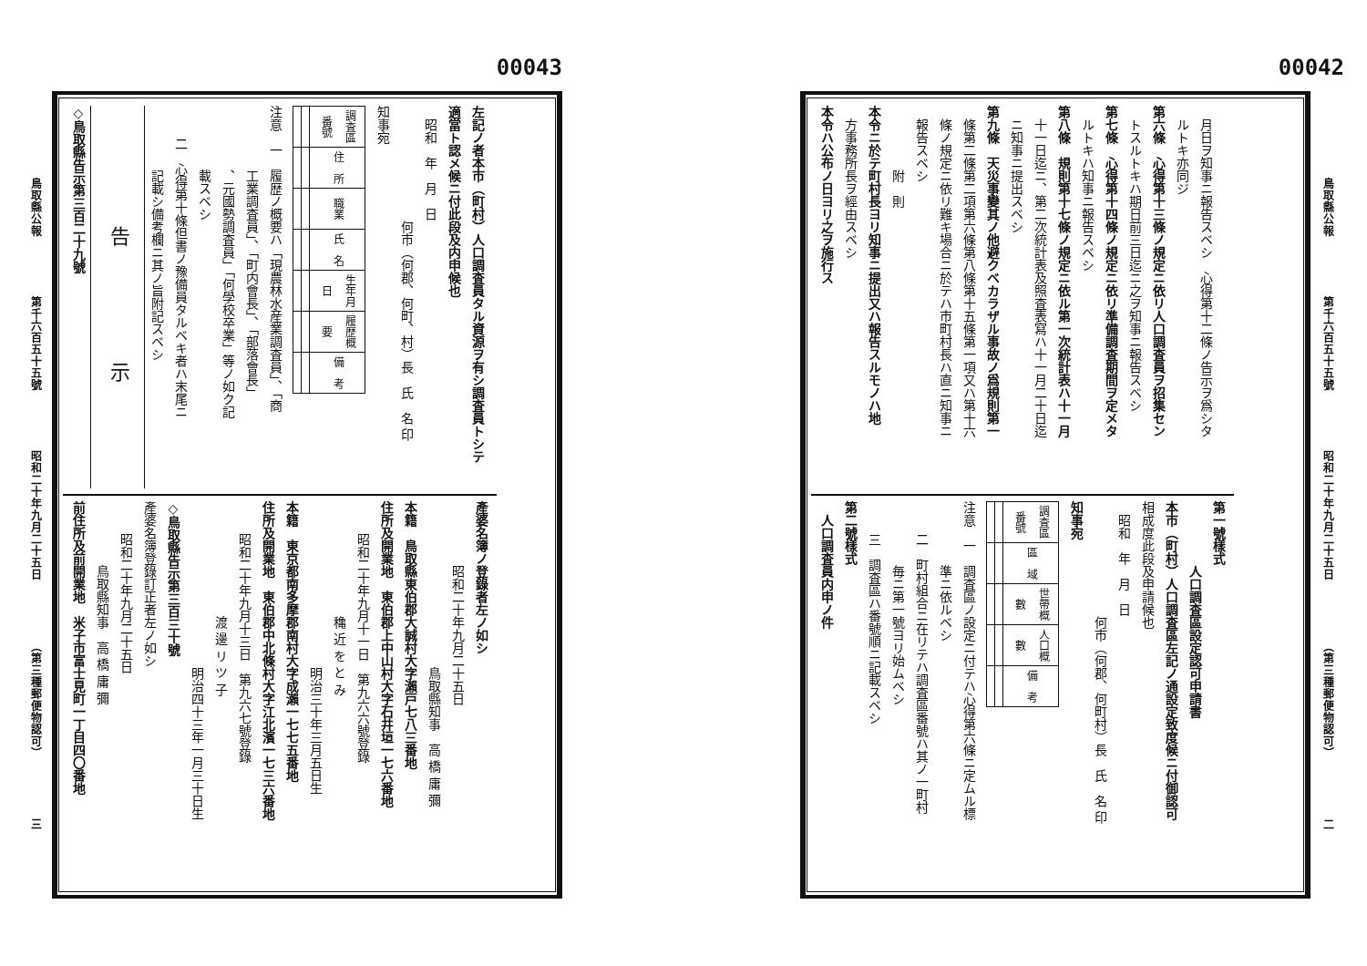00042
鳥取縣公報 第千六百五十五號 昭和二十年九月二十五日 （第三種郵便物認可） 二
月日ヲ知事ニ報告スベシ　心得第十二條ノ告示ヲ爲シタ
ルトキ亦同ジ
第六條　心得第十三條ノ規定ニ依リ人口調査員ヲ招集セン
トスルトキハ期日前三日迄ニ之ヲ知事ニ報告スベシ
第七條　心得第十四條ノ規定ニ依リ準備調査期間ヲ定メタ
ルトキハ知事ニ報告スベシ
第八條　規則第十七條ノ規定ニ依ル第一次統計表ハ十一月
十一日迄ニ、第二次統計表及照査表寫ハ十一月二十日迄
ニ知事ニ提出スベシ
第九條　天災事變其ノ他避クベカラザル事故ノ爲規則第一
條第二條第二項第六條第八條第十五條第一項又ハ第十六
條ノ規定ニ依リ難キ場合ニ於テハ市町村長ハ直ニ知事ニ
報告スベシ
附　則
本令ニ於テ町村長ヨリ知事ニ提出又ハ報告スルモノハ地
方事務所長ヲ經由スベシ
本令ハ公布ノ日ヨリ之ヲ施行ス
第一號樣式
人口調査區設定認可申請書
本市（町村）人口調査區左記ノ通設定致度候ニ付御認可
相成度此段及申請候也
昭和　年　月　日
何市（何郡、何町村）長　氏　名 印
知事宛
| 調査區番號 | 區 域 | 世帶概數 | 人口概數 | 備 考 |
| --- | --- | --- | --- | --- |
注意　一　調査區ノ設定ニ付テハ心得第六條ニ定ムル標
準ニ依ルベシ
二　町村組合ニ在リテハ調査區番號ハ其ノ一町村
毎ニ第一號ヨリ始ムベシ
三　調査區ハ番號順ニ記載スベシ
第二號樣式
人口調査員内申ノ件
00043
左記ノ者本市（町村）人口調査員タル資源ヲ有シ調査員トシテ
適當ト認メ候ニ付此段及内申候也
昭和　年　月　日
何市（何郡、何町、村）長　氏　名 印
知事宛
| 調査區番號 | 住 所 | 職業 | 氏 名 | 生年月日 | 履歴概要 | 備 考 |
| --- | --- | --- | --- | --- | --- | --- |
注意　一　履歴ノ概要ハ「現農林水産業調査員」、「商
工業調査員」、「町内會長」、「部落會長」
、元國勢調査員」「何學校卒業」等ノ如ク記
載スベシ
二　心得第十條但書ノ豫備員タルベキ者ハ末尾ニ
記載シ備考欄ニ其ノ旨附記スベシ
告 示
◇鳥取縣告示第三百二十九號
產婆名簿ノ登錄者左ノ如シ
昭和二十年九月二十五日
鳥取縣知事　高 橋 庸 彌
本籍　鳥取縣東伯郡大誠村大字瀨戸七八三番地
住所及開業地　東伯郡上中山村大字石井垣一七六番地
昭和二十年九月十一日　第九六六號登錄
穐 近 を と み
明治三十年三月五日生
本籍　東京都南多摩郡南村大字成瀨一七七五番地
住所及開業地　東伯郡中北條村大字江北濱一七三六番地
昭和二十年九月十三日　第九六七號登錄
渡 邊 リ ツ 子
明治四十三年一月三十日生
◇鳥取縣告示第三百三十號
產婆名簿登錄訂正者左ノ如シ
昭和二十年九月二十五日
鳥取縣知事　高 橋 庸 彌
前住所及前開業地　米子市富士見町一丁目四〇番地
鳥取縣公報 第千六百五十五號 昭和二十年九月二十五日 （第三種郵便物認可） 三